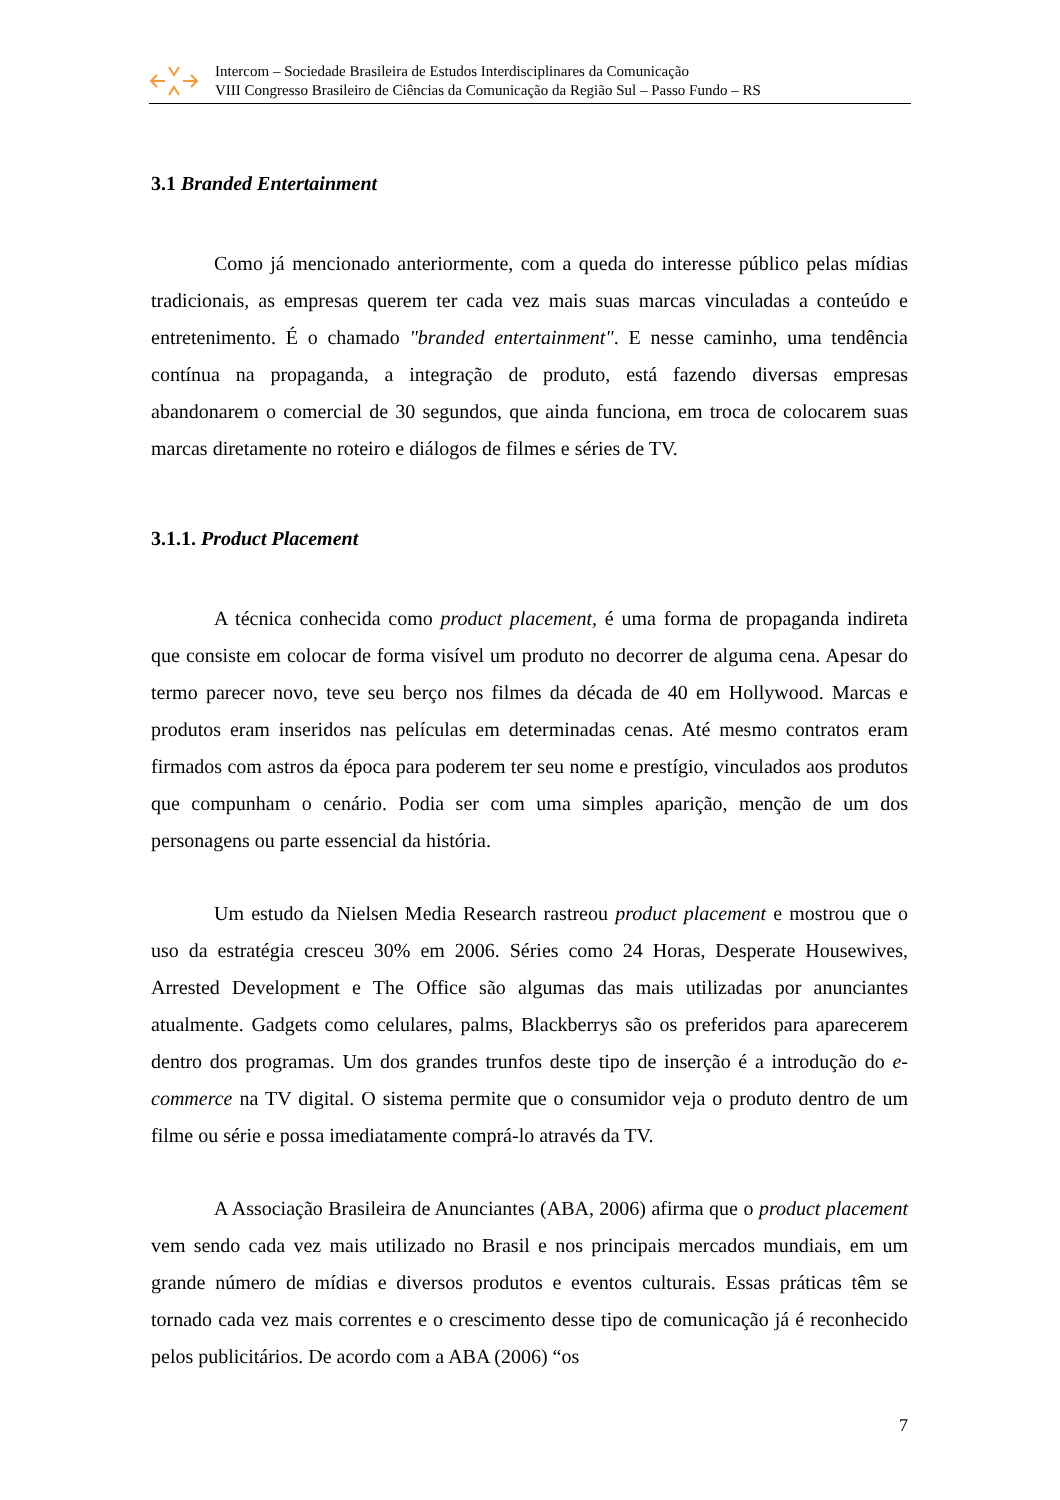Intercom – Sociedade Brasileira de Estudos Interdisciplinares da Comunicação
VIII Congresso Brasileiro de Ciências da Comunicação da Região Sul – Passo Fundo – RS
3.1 Branded Entertainment
Como já mencionado anteriormente, com a queda do interesse público pelas mídias tradicionais, as empresas querem ter cada vez mais suas marcas vinculadas a conteúdo e entretenimento. É o chamado "branded entertainment". E nesse caminho, uma tendência contínua na propaganda, a integração de produto, está fazendo diversas empresas abandonarem o comercial de 30 segundos, que ainda funciona, em troca de colocarem suas marcas diretamente no roteiro e diálogos de filmes e séries de TV.
3.1.1. Product Placement
A técnica conhecida como product placement, é uma forma de propaganda indireta que consiste em colocar de forma visível um produto no decorrer de alguma cena. Apesar do termo parecer novo, teve seu berço nos filmes da década de 40 em Hollywood. Marcas e produtos eram inseridos nas películas em determinadas cenas. Até mesmo contratos eram firmados com astros da época para poderem ter seu nome e prestígio, vinculados aos produtos que compunham o cenário. Podia ser com uma simples aparição, menção de um dos personagens ou parte essencial da história.
Um estudo da Nielsen Media Research rastreou product placement e mostrou que o uso da estratégia cresceu 30% em 2006. Séries como 24 Horas, Desperate Housewives, Arrested Development e The Office são algumas das mais utilizadas por anunciantes atualmente. Gadgets como celulares, palms, Blackberrys são os preferidos para aparecerem dentro dos programas. Um dos grandes trunfos deste tipo de inserção é a introdução do e-commerce na TV digital. O sistema permite que o consumidor veja o produto dentro de um filme ou série e possa imediatamente comprá-lo através da TV.
A Associação Brasileira de Anunciantes (ABA, 2006) afirma que o product placement vem sendo cada vez mais utilizado no Brasil e nos principais mercados mundiais, em um grande número de mídias e diversos produtos e eventos culturais. Essas práticas têm se tornado cada vez mais correntes e o crescimento desse tipo de comunicação já é reconhecido pelos publicitários. De acordo com a ABA (2006) “os
7